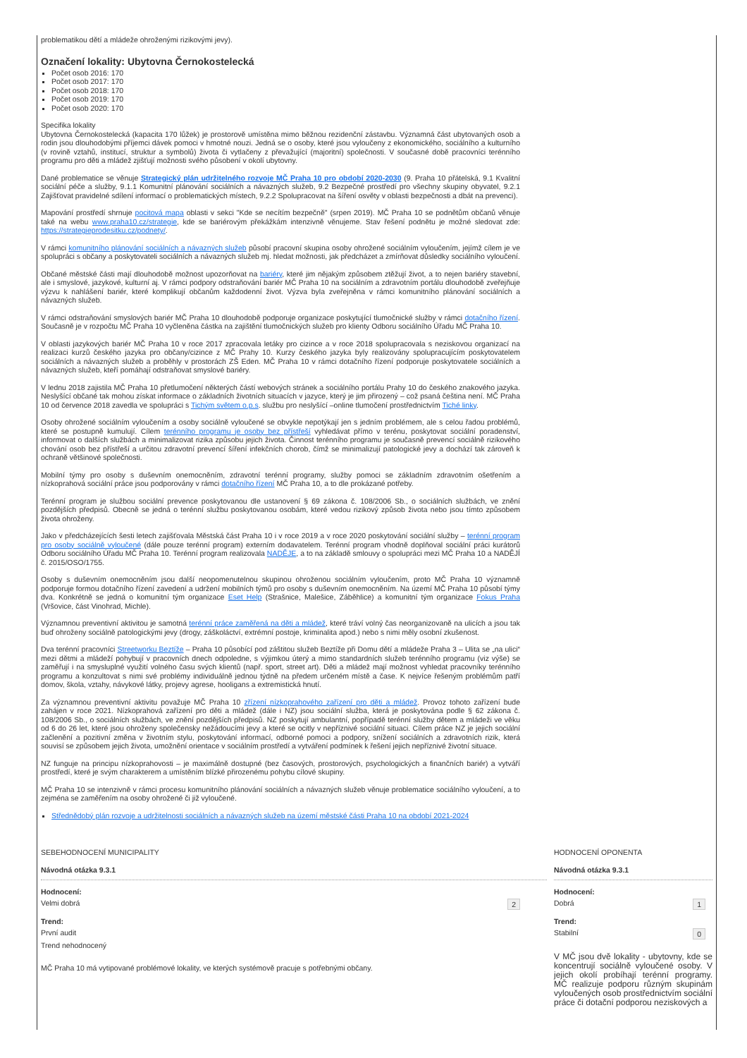problematikou dětí a mládeže ohroženými rizikovými jevy).
Označení lokality: Ubytovna Černokostelecká
Počet osob 2016: 170
Počet osob 2017: 170
Počet osob 2018: 170
Počet osob 2019: 170
Počet osob 2020: 170
Specifika lokality
Ubytovna Černokostelecká (kapacita 170 lůžek) je prostorově umístěna mimo běžnou rezidenční zástavbu. Významná část ubytovaných osob a rodin jsou dlouhodobými příjemci dávek pomoci v hmotné nouzi. Jedná se o osoby, které jsou vyloučeny z ekonomického, sociálního a kulturního (v rovině vztahů, institucí, struktur a symbolů) života či vytlačeny z převažující (majoritní) společnosti. V současné době pracovníci terénního programu pro děti a mládež zjišťují možnosti svého působení v okolí ubytovny.
Dané problematice se věnuje Strategický plán udržitelného rozvoje MČ Praha 10 pro období 2020-2030 (9. Praha 10 přátelská, 9.1 Kvalitní sociální péče a služby, 9.1.1 Komunitní plánování sociálních a návazných služeb, 9.2 Bezpečné prostředí pro všechny skupiny obyvatel, 9.2.1 Zajišťovat pravidelné sdílení informací o problematických místech, 9.2.2 Spolupracovat na šíření osvěty v oblasti bezpečnosti a dbát na prevenci).
Mapování prostředí shrnuje pocitová mapa oblasti v sekci "Kde se necítím bezpečně" (srpen 2019). MČ Praha 10 se podnětům občanů věnuje také na webu www.praha10.cz/strategie, kde se bariérovým překážkám intenzivně věnujeme. Stav řešení podnětu je možné sledovat zde: https://strategieprodesitku.cz/podnety/.
V rámci komunitního plánování sociálních a návazných služeb působí pracovní skupina osoby ohrožené sociálním vyloučením, jejímž cílem je ve spolupráci s občany a poskytovateli sociálních a návazných služeb mj. hledat možnosti, jak předcházet a zmírňovat důsledky sociálního vyloučení.
Občané městské části mají dlouhodobě možnost upozorňovat na bariéry, které jim nějakým způsobem ztěžují život, a to nejen bariéry stavební, ale i smyslové, jazykové, kulturní aj. V rámci podpory odstraňování bariér MČ Praha 10 na sociálním a zdravotním portálu dlouhodobě zveřejňuje výzvu k nahlášení bariér, které komplikují občanům každodenní život. Výzva byla zveřejněna v rámci komunitního plánování sociálních a návazných služeb.
V rámci odstraňování smyslových bariér MČ Praha 10 dlouhodobě podporuje organizace poskytující tlumočnické služby v rámci dotačního řízení. Současně je v rozpočtu MČ Praha 10 vyčleněna částka na zajištění tlumočnických služeb pro klienty Odboru sociálního Úřadu MČ Praha 10.
V oblasti jazykových bariér MČ Praha 10 v roce 2017 zpracovala letáky pro cizince a v roce 2018 spolupracovala s neziskovou organizací na realizaci kurzů českého jazyka pro občany/cizince z MČ Prahy 10. Kurzy českého jazyka byly realizovány spolupracujícím poskytovatelem sociálních a návazných služeb a proběhly v prostorách ZŠ Eden. MČ Praha 10 v rámci dotačního řízení podporuje poskytovatele sociálních a návazných služeb, kteří pomáhají odstraňovat smyslové bariéry.
V lednu 2018 zajistila MČ Praha 10 přetlumočení některých částí webových stránek a sociálního portálu Prahy 10 do českého znakového jazyka. Neslyšící občané tak mohou získat informace o základních životních situacích v jazyce, který je jim přirozený – což psaná čeština není. MČ Praha 10 od července 2018 zavedla ve spolupráci s Tichým světem o.p.s. službu pro neslyšící –online tlumočení prostřednictvím Tiché linky.
Osoby ohrožené sociálním vyloučením a osoby sociálně vyloučené se obvykle nepotýkají jen s jedním problémem, ale s celou řadou problémů, které se postupně kumulují. Cílem terénního programu je osoby bez přístřeší vyhledávat přímo v terénu, poskytovat sociální poradenství, informovat o dalších službách a minimalizovat rizika způsobu jejich života. Činnost terénního programu je současně prevencí sociálně rizikového chování osob bez přístřeší a určitou zdravotní prevencí šíření infekčních chorob, čímž se minimalizují patologické jevy a dochází tak zároveň k ochraně většinové společnosti.
Mobilní týmy pro osoby s duševním onemocněním, zdravotní terénní programy, služby pomoci se základním zdravotním ošetřením a nízkoprahová sociální práce jsou podporovány v rámci dotačního řízení MČ Praha 10, a to dle prokázané potřeby.
Terénní program je službou sociální prevence poskytovanou dle ustanovení § 69 zákona č. 108/2006 Sb., o sociálních službách, ve znění pozdějších předpisů. Obecně se jedná o terénní službu poskytovanou osobám, které vedou rizikový způsob života nebo jsou tímto způsobem života ohroženy.
Jako v předcházejících šesti letech zajišťovala Městská část Praha 10 i v roce 2019 a v roce 2020 poskytování sociální služby – terénní program pro osoby sociálně vyloučené (dále pouze terénní program) externím dodavatelem. Terénní program vhodně doplňoval sociální práci kurátorů Odboru sociálního Úřadu MČ Praha 10. Terénní program realizovala NADĚJE, a to na základě smlouvy o spolupráci mezi MČ Praha 10 a NADĚJÍ č. 2015/OSO/1755.
Osoby s duševním onemocněním jsou další neopomenutelnou skupinou ohroženou sociálním vyloučením, proto MČ Praha 10 významně podporuje formou dotačního řízení zavedení a udržení mobilních týmů pro osoby s duševním onemocněním. Na území MČ Praha 10 působí týmy dva. Konkrétně se jedná o komunitní tým organizace Eset Help (Strašnice, Malešice, Záběhlice) a komunitní tým organizace Fokus Praha (Vršovice, část Vinohrad, Michle).
Významnou preventivní aktivitou je samotná terénní práce zaměřená na děti a mládež, které tráví volný čas neorganizovaně na ulicích a jsou tak buď ohroženy sociálně patologickými jevy (drogy, záškoláctví, extrémní postoje, kriminalita apod.) nebo s nimi měly osobní zkušenost.
Dva terénní pracovníci Streetworku Beztíže – Praha 10 působící pod záštitou služeb Beztíže při Domu dětí a mládeže Praha 3 – Ulita se „na ulici“ mezi dětmi a mládeží pohybují v pracovních dnech odpoledne, s výjimkou úterý a mimo standardních služeb terénního programu (viz výše) se zaměřují i na smysluplné využití volného času svých klientů (např. sport, street art). Děti a mládež mají možnost vyhledat pracovníky terénního programu a konzultovat s nimi své problémy individuálně jednou týdně na předem určeném místě a čase. K nejvíce řešeným problémům patří domov, škola, vztahy, návykové látky, projevy agrese, hooligans a extremistická hnutí.
Za významnou preventivní aktivitu považuje MČ Praha 10 zřízení nízkoprahového zařízení pro děti a mládež. Provoz tohoto zařízení bude zahájen v roce 2021. Nízkoprahová zařízení pro děti a mládež (dále i NZ) jsou sociální služba, která je poskytována podle § 62 zákona č. 108/2006 Sb., o sociálních službách, ve znění pozdějších předpisů. NZ poskytují ambulantní, popřípadě terénní služby dětem a mládeži ve věku od 6 do 26 let, které jsou ohroženy společensky nežádoucími jevy a které se ocitly v nepříznivé sociální situaci. Cílem práce NZ je jejich sociální začlenění a pozitivní změna v životním stylu, poskytování informací, odborné pomoci a podpory, snížení sociálních a zdravotních rizik, která souvisí se způsobem jejich života, umožnění orientace v sociálním prostředí a vytváření podmínek k řešení jejich nepříznivé životní situace.
NZ funguje na principu nízkoprahovosti – je maximálně dostupné (bez časových, prostorových, psychologických a finančních bariér) a vytváří prostředí, které je svým charakterem a umístěním blízké přirozenému pohybu cílové skupiny.
MČ Praha 10 se intenzivně v rámci procesu komunitního plánování sociálních a návazných služeb věnuje problematice sociálního vyloučení, a to zejména se zaměřením na osoby ohrožené či již vyloučené.
Střednědobý plán rozvoje a udržitelnosti sociálních a návazných služeb na území městské části Praha 10 na období 2021-2024
SEBEHODNOCENÍ MUNICIPALITY
Návodná otázka 9.3.1
Hodnocení:
Velmi dobrá 2
Trend:
První audit
Trend nehodnocený
MČ Praha 10 má vytipované problémové lokality, ve kterých systémově pracuje s potřebnými občany.
HODNOCENÍ OPONENTA
Návodná otázka 9.3.1
Hodnocení:
Dobrá 1
Trend:
Stabilní 0
V MČ jsou dvě lokality - ubytovny, kde se koncentrují sociálně vyloučené osoby. V jejich okolí probíhají terénní programy. MČ realizuje podporu různým skupinám vyloučených osob prostřednictvím sociální práce či dotační podporou neziskových a